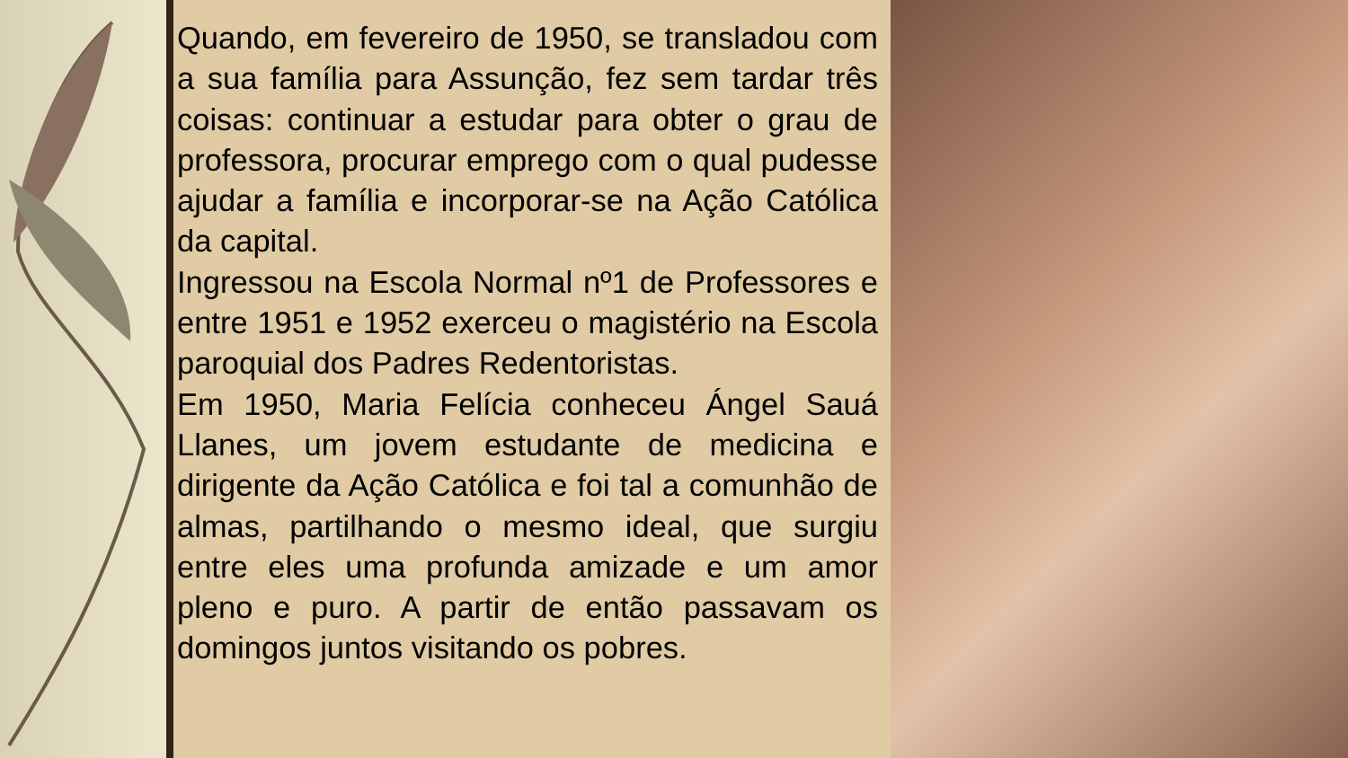Quando, em fevereiro de 1950, se transladou com a sua família para Assunção, fez sem tardar três coisas: continuar a estudar para obter o grau de professora, procurar emprego com o qual pudesse ajudar a família e incorporar-se na Ação Católica da capital.
Ingressou na Escola Normal nº1 de Professores e entre 1951 e 1952 exerceu o magistério na Escola paroquial dos Padres Redentoristas.
Em 1950, Maria Felícia conheceu Ángel Sauá Llanes, um jovem estudante de medicina e dirigente da Ação Católica e foi tal a comunhão de almas, partilhando o mesmo ideal, que surgiu entre eles uma profunda amizade e um amor pleno e puro. A partir de então passavam os domingos juntos visitando os pobres.